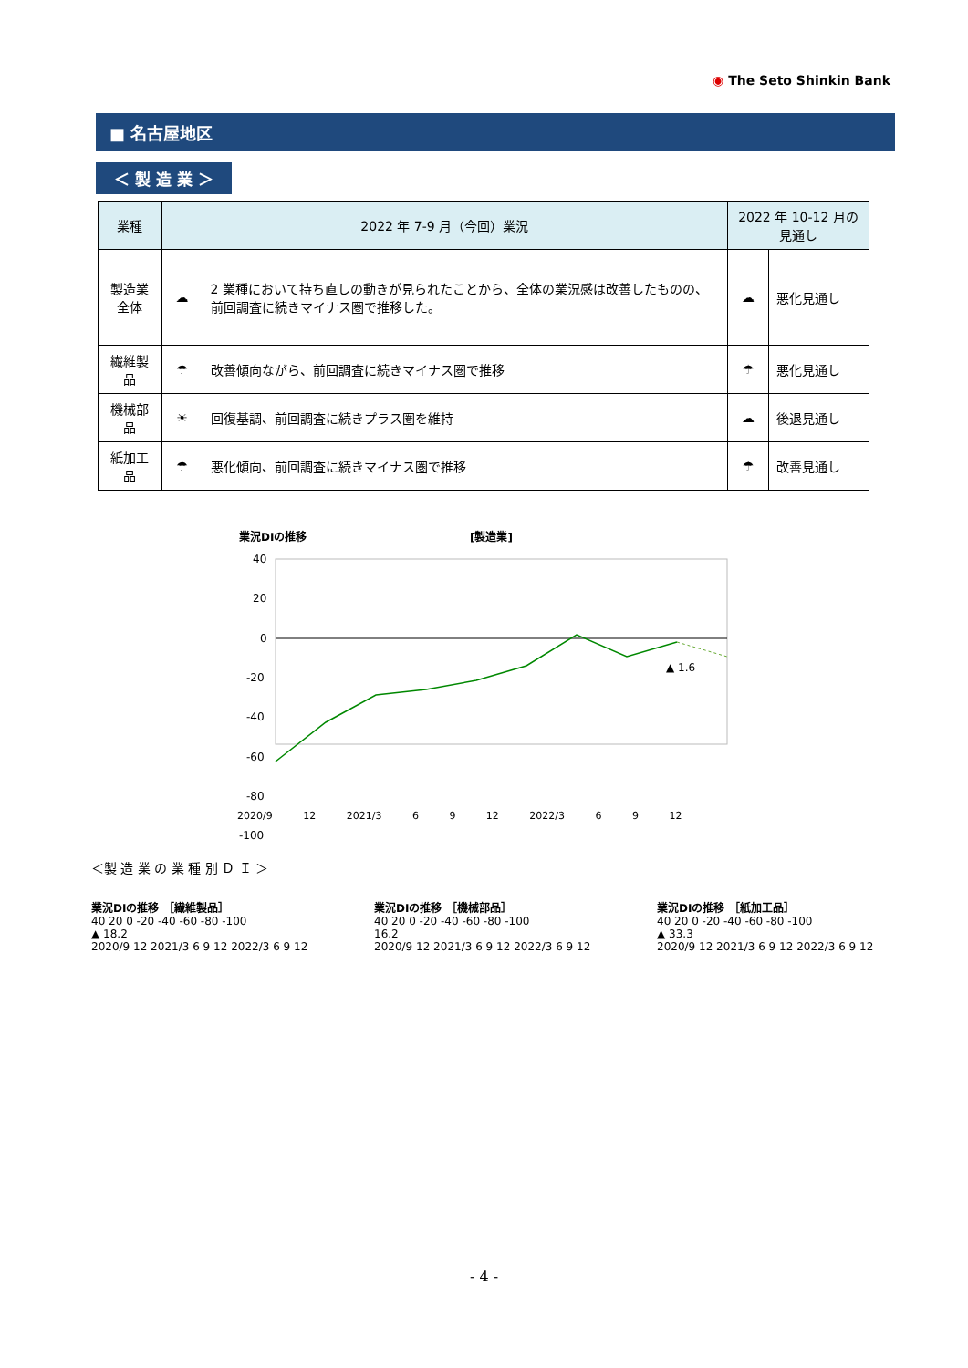◉ The Seto Shinkin Bank
■ 名古屋地区
＜ 製 造 業 ＞
| 業種 | 2022 年 7-9 月（今回）業況 | | 2022 年 10-12 月の見通し | |
| --- | --- | --- | --- | --- |
| 製造業全体 | ☁ | 2 業種において持ち直しの動きが見られたことから、全体の業況感は改善したものの、前回調査に続きマイナス圏で推移した。 | ☁ | 悪化見通し |
| 繊維製品 | ☂ | 改善傾向ながら、前回調査に続きマイナス圏で推移 | ☂ | 悪化見通し |
| 機械部品 | ☀ | 回復基調、前回調査に続きプラス圏を維持 | ☁ | 後退見通し |
| 紙加工品 | ☂ | 悪化傾向、前回調査に続きマイナス圏で推移 | ☂ | 改善見通し |
業況DIの推移
[製造業]
40
20
0
-20
-40
-60
-80
-100
▲ 1.6
2020/9 12 2021/3 6 9 12 2022/3 6 9 12
＜製 造 業 の 業 種 別 Ｄ Ｉ ＞
業況DIの推移 ［繊維製品］
40 20 0 -20 -40 -60 -80 -100
▲ 18.2
2020/9 12 2021/3 6 9 12 2022/3 6 9 12
業況DIの推移 ［機械部品］
40 20 0 -20 -40 -60 -80 -100
16.2
2020/9 12 2021/3 6 9 12 2022/3 6 9 12
業況DIの推移 ［紙加工品］
40 20 0 -20 -40 -60 -80 -100
▲ 33.3
2020/9 12 2021/3 6 9 12 2022/3 6 9 12
- 4 -